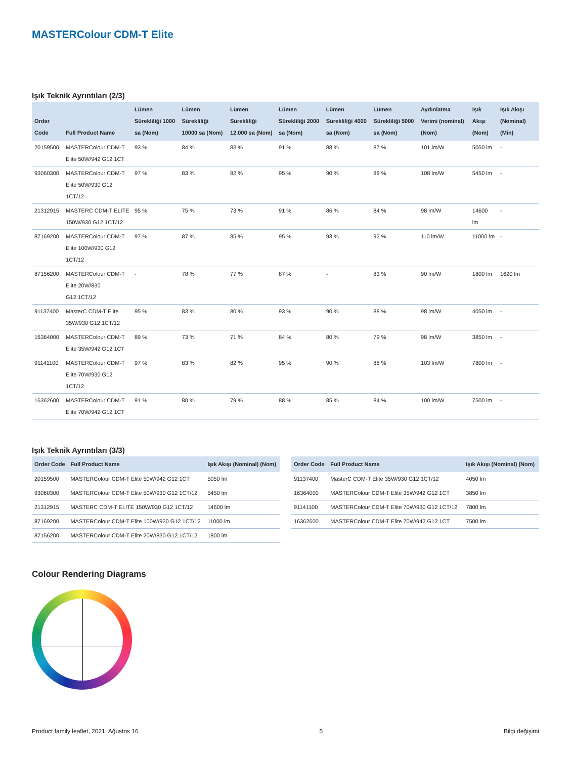MASTERColour CDM-T Elite
Işık Teknik Ayrıntıları (2/3)
| Order Code | Full Product Name | Lümen Sürekliliği 1000 sa (Nom) | Lümen Sürekliliği 10000 sa (Nom) | Lümen Sürekliliği 12.000 sa (Nom) | Lümen Sürekliliği 2000 sa (Nom) | Lümen Sürekliliği 4000 sa (Nom) | Lümen Sürekliliği 5000 sa (Nom) | Aydınlatma Verimi (nominal) (Nom) | Işık Akışı (Nom) | Işık Akışı (Nominal) (Min) |
| --- | --- | --- | --- | --- | --- | --- | --- | --- | --- | --- |
| 20159500 | MASTERColour CDM-T Elite 50W/942 G12 1CT | 93 % | 84 % | 83 % | 91 % | 88 % | 87 % | 101 lm/W | 5050 lm | - |
| 93060300 | MASTERColour CDM-T Elite 50W/930 G12 1CT/12 | 97 % | 83 % | 82 % | 95 % | 90 % | 88 % | 108 lm/W | 5450 lm | - |
| 21312915 | MASTERC CDM-T ELITE 150W/930 G12 1CT/12 | 95 % | 75 % | 73 % | 91 % | 86 % | 84 % | 98 lm/W | 14600 lm | - |
| 87169200 | MASTERColour CDM-T Elite 100W/930 G12 1CT/12 | 97 % | 87 % | 85 % | 95 % | 93 % | 92 % | 110 lm/W | 11000 lm | - |
| 87156200 | MASTERColour CDM-T Elite 20W/830 G12.1CT/12 | - | 78 % | 77 % | 87 % | - | 83 % | 90 lm/W | 1800 lm | 1620 lm |
| 91137400 | MasterC CDM-T Elite 35W/930 G12 1CT/12 | 95 % | 83 % | 80 % | 93 % | 90 % | 88 % | 98 lm/W | 4050 lm | - |
| 16364000 | MASTERColour CDM-T Elite 35W/942 G12 1CT | 89 % | 73 % | 71 % | 84 % | 80 % | 79 % | 98 lm/W | 3850 lm | - |
| 91141100 | MASTERColour CDM-T Elite 70W/930 G12 1CT/12 | 97 % | 83 % | 82 % | 95 % | 90 % | 88 % | 103 lm/W | 7800 lm | - |
| 16362600 | MASTERColour CDM-T Elite 70W/942 G12 1CT | 91 % | 80 % | 79 % | 88 % | 85 % | 84 % | 100 lm/W | 7500 lm | - |
Işık Teknik Ayrıntıları (3/3)
| Order Code | Full Product Name | Işık Akışı (Nominal) (Nom) |
| --- | --- | --- |
| 20159500 | MASTERColour CDM-T Elite 50W/942 G12 1CT | 5050 lm |
| 93060300 | MASTERColour CDM-T Elite 50W/930 G12 1CT/12 | 5450 lm |
| 21312915 | MASTERC CDM-T ELITE 150W/930 G12 1CT/12 | 14600 lm |
| 87169200 | MASTERColour CDM-T Elite 100W/930 G12 1CT/12 | 11000 lm |
| 87156200 | MASTERColour CDM-T Elite 20W/830 G12.1CT/12 | 1800 lm |
| Order Code | Full Product Name | Işık Akışı (Nominal) (Nom) |
| --- | --- | --- |
| 91137400 | MasterC CDM-T Elite 35W/930 G12 1CT/12 | 4050 lm |
| 16364000 | MASTERColour CDM-T Elite 35W/942 G12 1CT | 3850 lm |
| 91141100 | MASTERColour CDM-T Elite 70W/930 G12 1CT/12 | 7800 lm |
| 16362600 | MASTERColour CDM-T Elite 70W/942 G12 1CT | 7500 lm |
Colour Rendering Diagrams
Product family leaflet, 2021, Ağustos 16 5 Bilgi değişimi